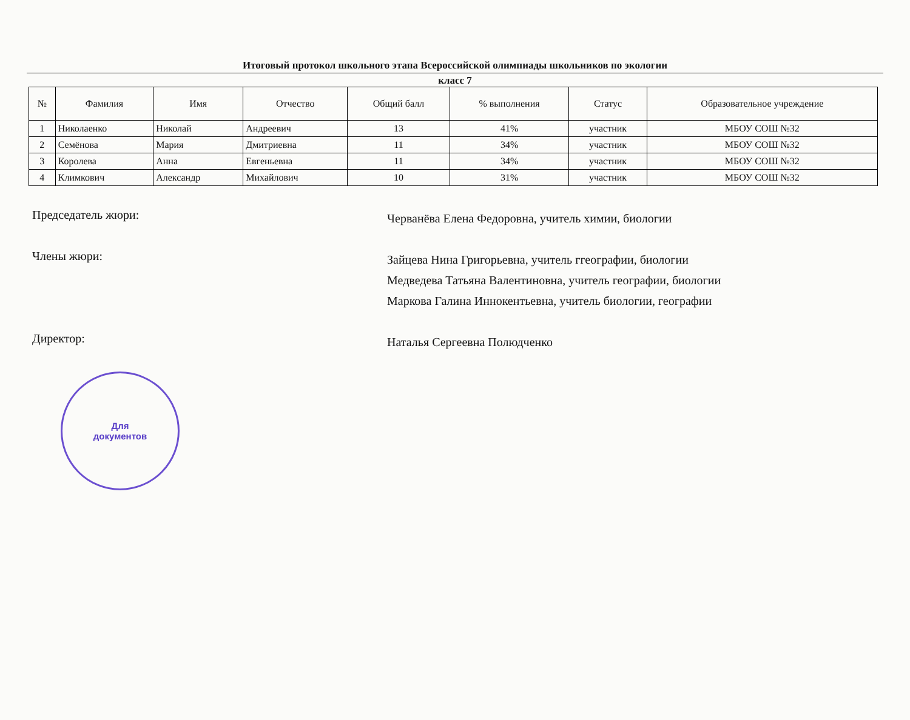Итоговый протокол школьного этапа Всероссийской олимпиады школьников по экологии
класс 7
| № | Фамилия | Имя | Отчество | Общий балл | % выполнения | Статус | Образовательное учреждение |
| --- | --- | --- | --- | --- | --- | --- | --- |
| 1 | Николаенко | Николай | Андреевич | 13 | 41% | участник | МБОУ СОШ №32 |
| 2 | Семёнова | Мария | Дмитриевна | 11 | 34% | участник | МБОУ СОШ №32 |
| 3 | Королева | Анна | Евгеньевна | 11 | 34% | участник | МБОУ СОШ №32 |
| 4 | Климкович | Александр | Михайлович | 10 | 31% | участник | МБОУ СОШ №32 |
Председатель жюри:
Черванёва Елена Федоровна, учитель химии, биологии
Члены жюри:
Зайцева Нина Григорьевна, учитель ггеографии, биологии
Медведева Татьяна Валентиновна, учитель географии, биологии
Маркова Галина Иннокентьевна, учитель биологии, географии
Директор:
Наталья Сергеевна Полюдченко
Для
документов